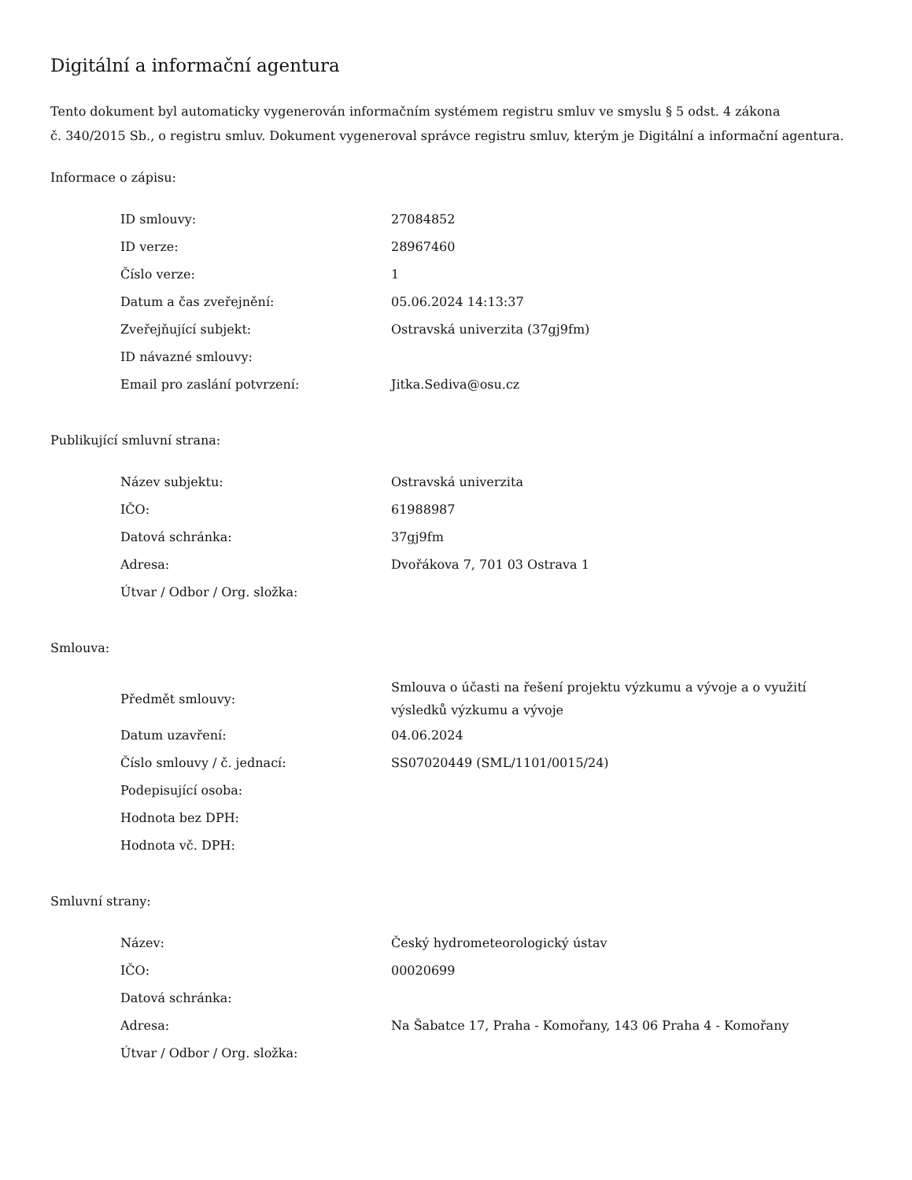Digitální a informační agentura
Tento dokument byl automaticky vygenerován informačním systémem registru smluv ve smyslu § 5 odst. 4 zákona
č. 340/2015 Sb., o registru smluv. Dokument vygeneroval správce registru smluv, kterým je Digitální a informační agentura.
Informace o zápisu:
| ID smlouvy: | 27084852 |
| ID verze: | 28967460 |
| Číslo verze: | 1 |
| Datum a čas zveřejnění: | 05.06.2024 14:13:37 |
| Zveřejňující subjekt: | Ostravská univerzita (37gj9fm) |
| ID návazné smlouvy: | |
| Email pro zaslání potvrzení: | Jitka.Sediva@osu.cz |
Publikující smluvní strana:
| Název subjektu: | Ostravská univerzita |
| IČO: | 61988987 |
| Datová schránka: | 37gj9fm |
| Adresa: | Dvořákova 7, 701 03 Ostrava 1 |
| Útvar / Odbor / Org. složka: | |
Smlouva:
| Předmět smlouvy: | Smlouva o účasti na řešení projektu výzkumu a vývoje a o využití výsledků výzkumu a vývoje |
| Datum uzavření: | 04.06.2024 |
| Číslo smlouvy / č. jednací: | SS07020449 (SML/1101/0015/24) |
| Podepisující osoba: | |
| Hodnota bez DPH: | |
| Hodnota vč. DPH: | |
Smluvní strany:
| Název: | Český hydrometeorologický ústav |
| IČO: | 00020699 |
| Datová schránka: | |
| Adresa: | Na Šabatce 17, Praha - Komořany, 143 06 Praha 4 - Komořany |
| Útvar / Odbor / Org. složka: | |